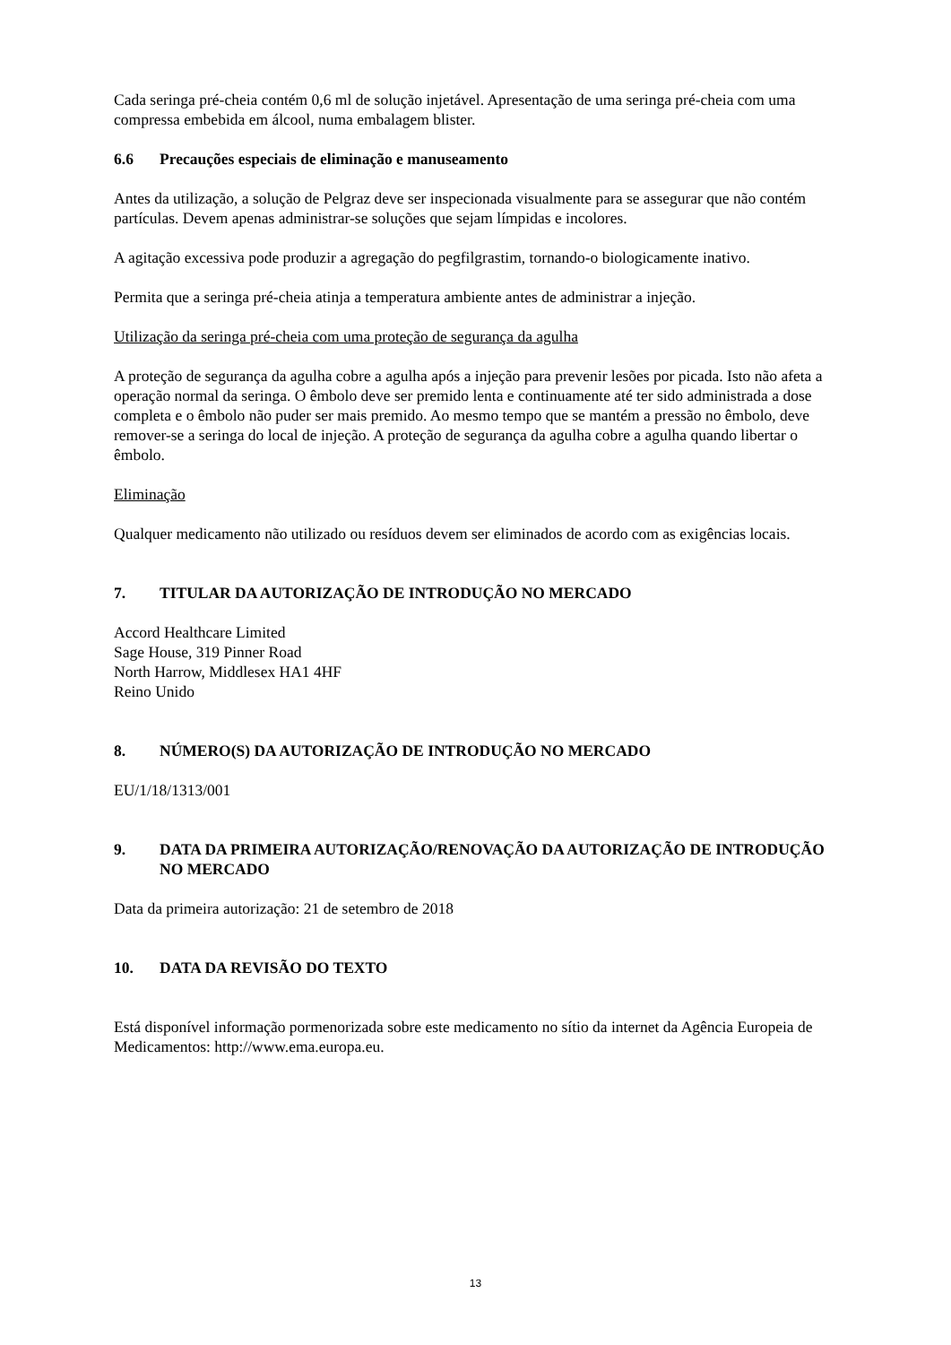Cada seringa pré-cheia contém 0,6 ml de solução injetável. Apresentação de uma seringa pré-cheia com uma compressa embebida em álcool, numa embalagem blister.
6.6 Precauções especiais de eliminação e manuseamento
Antes da utilização, a solução de Pelgraz deve ser inspecionada visualmente para se assegurar que não contém partículas. Devem apenas administrar-se soluções que sejam límpidas e incolores.
A agitação excessiva pode produzir a agregação do pegfilgrastim, tornando-o biologicamente inativo.
Permita que a seringa pré-cheia atinja a temperatura ambiente antes de administrar a injeção.
Utilização da seringa pré-cheia com uma proteção de segurança da agulha
A proteção de segurança da agulha cobre a agulha após a injeção para prevenir lesões por picada. Isto não afeta a operação normal da seringa. O êmbolo deve ser premido lenta e continuamente até ter sido administrada a dose completa e o êmbolo não puder ser mais premido. Ao mesmo tempo que se mantém a pressão no êmbolo, deve remover-se a seringa do local de injeção. A proteção de segurança da agulha cobre a agulha quando libertar o êmbolo.
Eliminação
Qualquer medicamento não utilizado ou resíduos devem ser eliminados de acordo com as exigências locais.
7. TITULAR DA AUTORIZAÇÃO DE INTRODUÇÃO NO MERCADO
Accord Healthcare Limited
Sage House, 319 Pinner Road
North Harrow, Middlesex HA1 4HF
Reino Unido
8. NÚMERO(S) DA AUTORIZAÇÃO DE INTRODUÇÃO NO MERCADO
EU/1/18/1313/001
9. DATA DA PRIMEIRA AUTORIZAÇÃO/RENOVAÇÃO DA AUTORIZAÇÃO DE INTRODUÇÃO NO MERCADO
Data da primeira autorização: 21 de setembro de 2018
10. DATA DA REVISÃO DO TEXTO
Está disponível informação pormenorizada sobre este medicamento no sítio da internet da Agência Europeia de Medicamentos: http://www.ema.europa.eu.
13